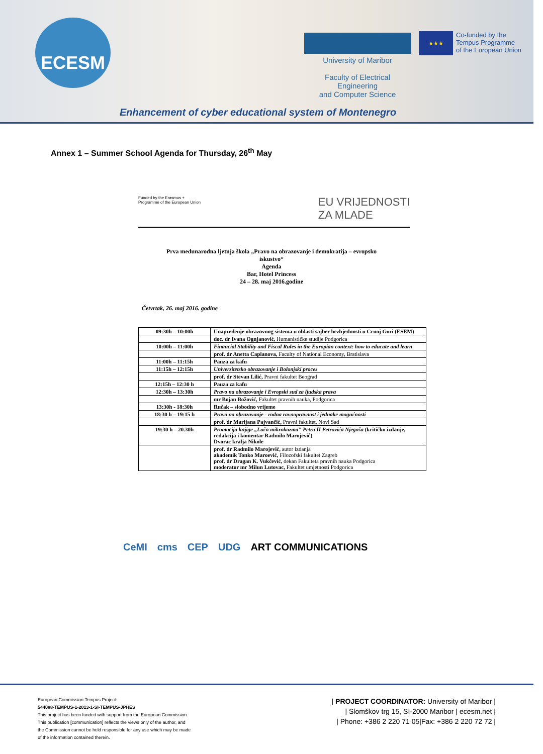ECESM
University of Maribor
Faculty of Electrical Engineering
and Computer Science
★★★
Co-funded by the
Tempus Programme
of the European Union
Enhancement of cyber educational system of Montenegro
Annex 1 – Summer School Agenda for Thursday, 26<sup>th</sup> May
Funded by the Erasmus +
Programme of the European Union
EU VRIJEDNOSTI
ZA MLADE
Prva međunarodna ljetnja škola „Pravo na obrazovanje i demokratija – evropsko
iskustvo“
Agenda
Bar, Hotel Princess
24 – 28. maj 2016.godine
Četvrtak, 26. maj 2016. godine
| 09:30h – 10:00h | Unapređenje obrazovnog sistema u oblasti sajber bezbjednosti u Crnoj Gori (ESEM) |
| | doc. dr Ivana Ognjanović, Humanističke studije Podgorica |
| 10:00h – 11:00h | Financial Stability and Fiscal Rules in the Europian context: how to educate and learn |
| | prof. dr Anetta Caplanova, Faculty of National Economy, Bratislava |
| 11:00h – 11:15h | Pauza za kafu |
| 11:15h – 12:15h | Univerzitetsko obrazovanje i Bolonjski proces |
| | prof. dr Stevan Lilić, Pravni fakultet Beograd |
| 12:15h – 12:30 h | Pauza za kafu |
| 12:30h – 13:30h | Pravo na obrazovanje i Evropski sud za ljudska prava |
| | mr Bojan Božović, Fakultet pravnih nauka, Podgorica |
| 13:30h - 18:30h | Ručak – slobodno vrijeme |
| 18:30 h – 19:15 h | Pravo na obrazovanje - rodna ravnopravnost i jednake mogućnosti |
| | prof. dr Marijana Pajvančić, Pravni fakultet, Novi Sad |
| 19:30 h – 20.30h | Promocija knjige „Luča mikrokozma" Petra II Petrovića Njegoša (kritičko izdanje, redakcija i komentar Radmilo Marojević) Dvorac kralja Nikole |
| | prof. dr Radmilo Marojević, autor izdanja akademik Tonko Maroević, Filozofski fakultet Zagreb prof. dr Dragan K. Vukčević, dekan Fakulteta pravnih nauka Podgorica moderator mr Milun Lutovac, Fakultet umjetnosti Podgorica |
CeMI cms CEP UDG ART COMMUNICATIONS
European Commission Tempus Project:
544088-TEMPUS-1-2013-1-SI-TEMPUS-JPHES
This project has been funded with support from the European Commission.
This publication [communication] reflects the views only of the author, and
the Commission cannot be held responsible for any use which may be made
of the information contained therein.
| PROJECT COORDINATOR: University of Maribor |
| Slomškov trg 15, SI-2000 Maribor | ecesm.net |
| Phone: +386 2 220 71 05|Fax: +386 2 220 72 72 |